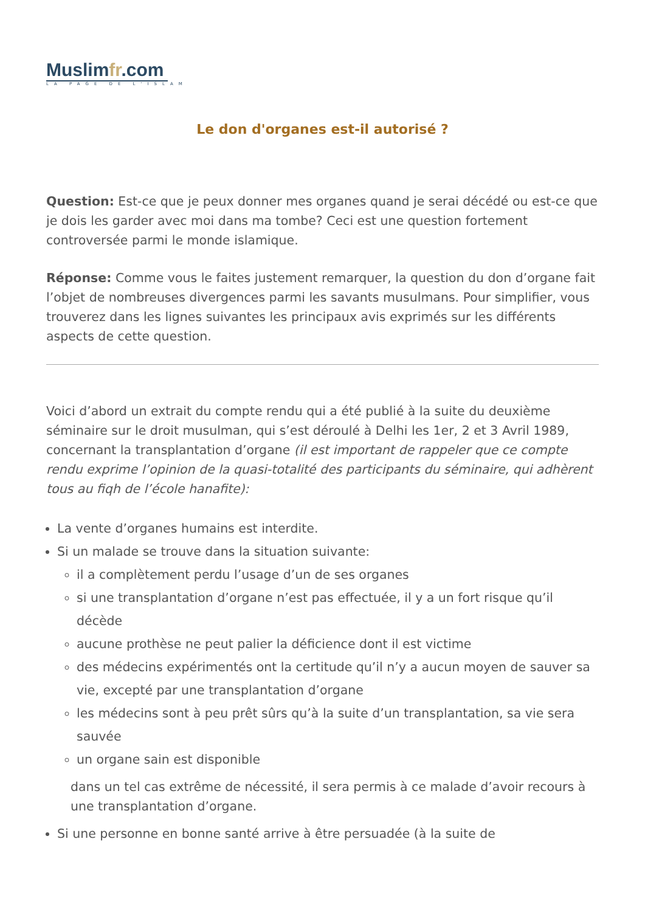Muslimfr.com
LA PAGE DE L'ISLAM
Le don d'organes est-il autorisé ?
Question: Est-ce que je peux donner mes organes quand je serai décédé ou est-ce que je dois les garder avec moi dans ma tombe? Ceci est une question fortement controversée parmi le monde islamique.
Réponse: Comme vous le faites justement remarquer, la question du don d’organe fait l’objet de nombreuses divergences parmi les savants musulmans. Pour simplifier, vous trouverez dans les lignes suivantes les principaux avis exprimés sur les différents aspects de cette question.
Voici d’abord un extrait du compte rendu qui a été publié à la suite du deuxième séminaire sur le droit musulman, qui s’est déroulé à Delhi les 1er, 2 et 3 Avril 1989, concernant la transplantation d’organe (il est important de rappeler que ce compte rendu exprime l’opinion de la quasi-totalité des participants du séminaire, qui adhèrent tous au fiqh de l’école hanafite):
La vente d’organes humains est interdite.
Si un malade se trouve dans la situation suivante:
il a complètement perdu l’usage d’un de ses organes
si une transplantation d’organe n’est pas effectuée, il y a un fort risque qu’il décède
aucune prothèse ne peut palier la déficience dont il est victime
des médecins expérimentés ont la certitude qu’il n’y a aucun moyen de sauver sa vie, excepté par une transplantation d’organe
les médecins sont à peu prêt sûrs qu’à la suite d’un transplantation, sa vie sera sauvée
un organe sain est disponible
dans un tel cas extrême de nécessité, il sera permis à ce malade d’avoir recours à une transplantation d’organe.
Si une personne en bonne santé arrive à être persuadée (à la suite de